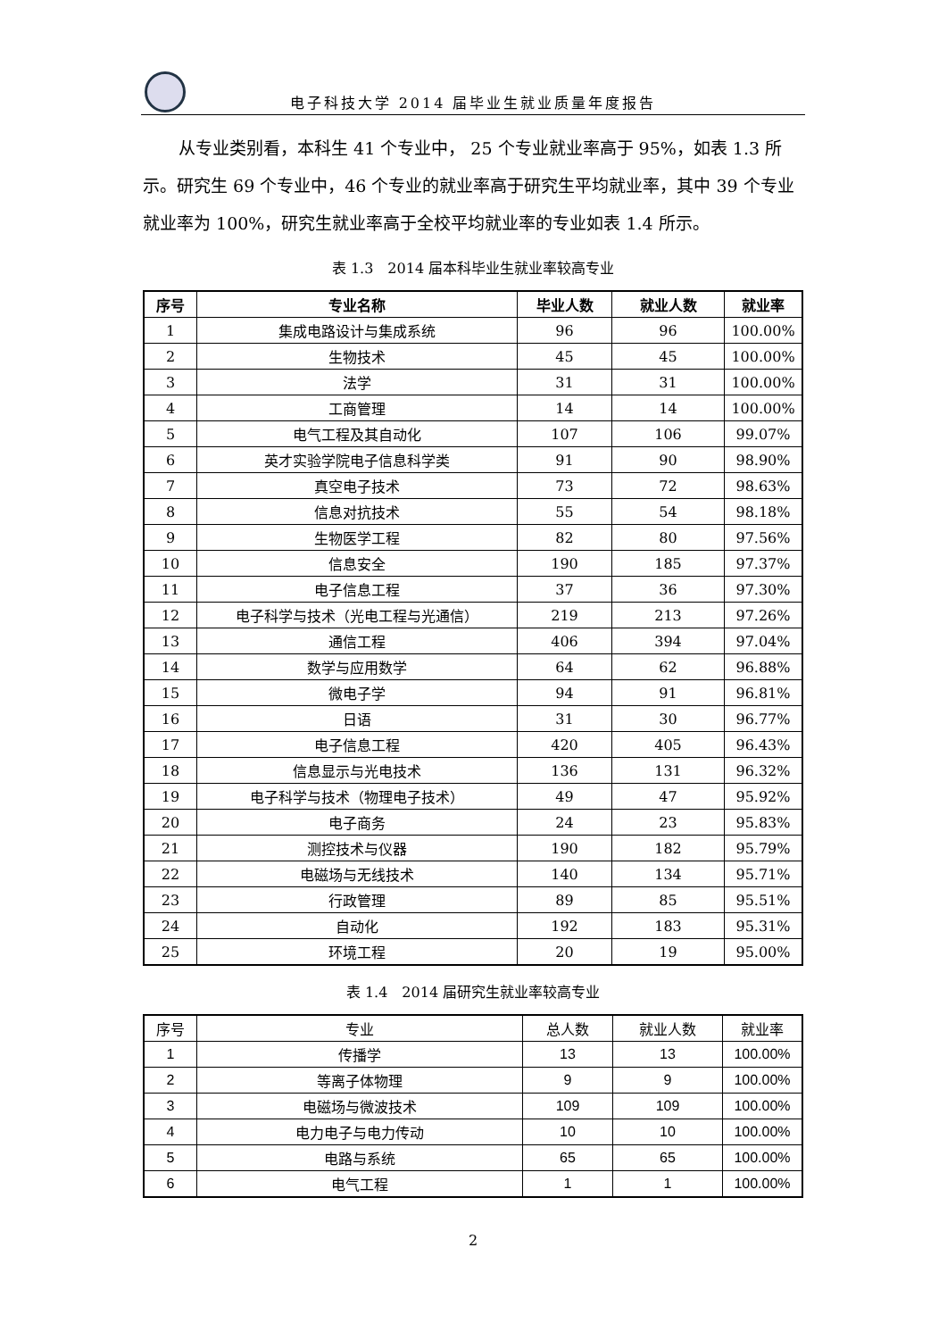电子科技大学 2014 届毕业生就业质量年度报告
从专业类别看，本科生 41 个专业中， 25 个专业就业率高于 95%，如表 1.3 所示。研究生 69 个专业中，46 个专业的就业率高于研究生平均就业率，其中 39 个专业就业率为 100%，研究生就业率高于全校平均就业率的专业如表 1.4 所示。
表 1.3　2014 届本科毕业生就业率较高专业
| 序号 | 专业名称 | 毕业人数 | 就业人数 | 就业率 |
| --- | --- | --- | --- | --- |
| 1 | 集成电路设计与集成系统 | 96 | 96 | 100.00% |
| 2 | 生物技术 | 45 | 45 | 100.00% |
| 3 | 法学 | 31 | 31 | 100.00% |
| 4 | 工商管理 | 14 | 14 | 100.00% |
| 5 | 电气工程及其自动化 | 107 | 106 | 99.07% |
| 6 | 英才实验学院电子信息科学类 | 91 | 90 | 98.90% |
| 7 | 真空电子技术 | 73 | 72 | 98.63% |
| 8 | 信息对抗技术 | 55 | 54 | 98.18% |
| 9 | 生物医学工程 | 82 | 80 | 97.56% |
| 10 | 信息安全 | 190 | 185 | 97.37% |
| 11 | 电子信息工程 | 37 | 36 | 97.30% |
| 12 | 电子科学与技术（光电工程与光通信） | 219 | 213 | 97.26% |
| 13 | 通信工程 | 406 | 394 | 97.04% |
| 14 | 数学与应用数学 | 64 | 62 | 96.88% |
| 15 | 微电子学 | 94 | 91 | 96.81% |
| 16 | 日语 | 31 | 30 | 96.77% |
| 17 | 电子信息工程 | 420 | 405 | 96.43% |
| 18 | 信息显示与光电技术 | 136 | 131 | 96.32% |
| 19 | 电子科学与技术（物理电子技术） | 49 | 47 | 95.92% |
| 20 | 电子商务 | 24 | 23 | 95.83% |
| 21 | 测控技术与仪器 | 190 | 182 | 95.79% |
| 22 | 电磁场与无线技术 | 140 | 134 | 95.71% |
| 23 | 行政管理 | 89 | 85 | 95.51% |
| 24 | 自动化 | 192 | 183 | 95.31% |
| 25 | 环境工程 | 20 | 19 | 95.00% |
表 1.4　2014 届研究生就业率较高专业
| 序号 | 专业 | 总人数 | 就业人数 | 就业率 |
| --- | --- | --- | --- | --- |
| 1 | 传播学 | 13 | 13 | 100.00% |
| 2 | 等离子体物理 | 9 | 9 | 100.00% |
| 3 | 电磁场与微波技术 | 109 | 109 | 100.00% |
| 4 | 电力电子与电力传动 | 10 | 10 | 100.00% |
| 5 | 电路与系统 | 65 | 65 | 100.00% |
| 6 | 电气工程 | 1 | 1 | 100.00% |
2